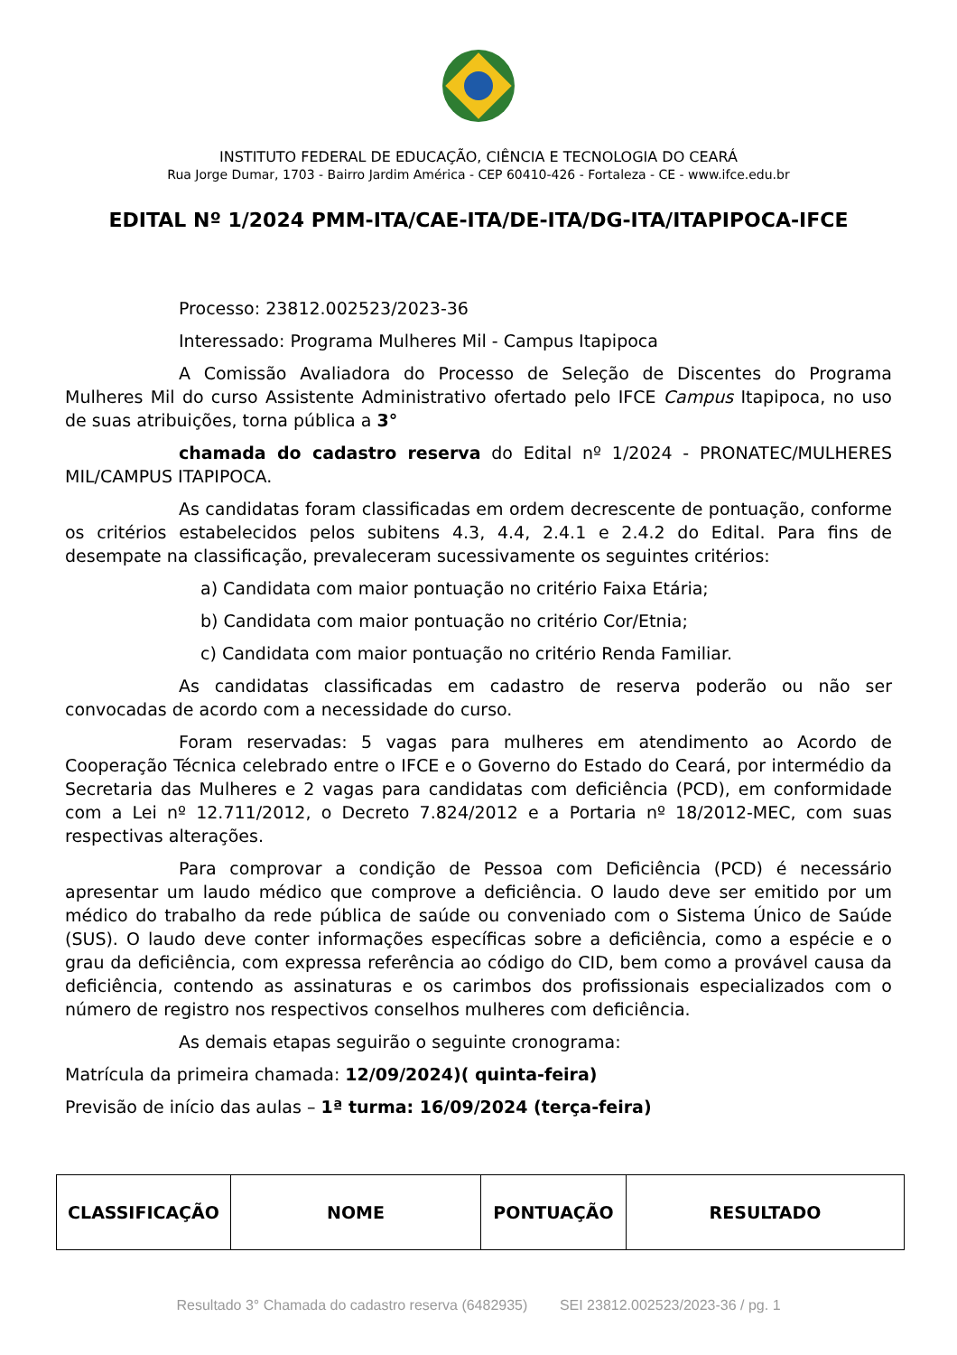INSTITUTO FEDERAL DE EDUCAÇÃO, CIÊNCIA E TECNOLOGIA DO CEARÁ
Rua Jorge Dumar, 1703 - Bairro Jardim América - CEP 60410-426 - Fortaleza - CE - www.ifce.edu.br
EDITAL Nº 1/2024 PMM-ITA/CAE-ITA/DE-ITA/DG-ITA/ITAPIPOCA-IFCE
Processo: 23812.002523/2023-36
Interessado: Programa Mulheres Mil - Campus Itapipoca
A Comissão Avaliadora do Processo de Seleção de Discentes do Programa Mulheres Mil do curso Assistente Administrativo ofertado pelo IFCE Campus Itapipoca, no uso de suas atribuições, torna pública a 3°
chamada do cadastro reserva do Edital nº 1/2024 - PRONATEC/MULHERES MIL/CAMPUS ITAPIPOCA.
As candidatas foram classificadas em ordem decrescente de pontuação, conforme os critérios estabelecidos pelos subitens 4.3, 4.4, 2.4.1 e 2.4.2 do Edital. Para fins de desempate na classificação, prevaleceram sucessivamente os seguintes critérios:
a) Candidata com maior pontuação no critério Faixa Etária;
b) Candidata com maior pontuação no critério Cor/Etnia;
c) Candidata com maior pontuação no critério Renda Familiar.
As candidatas classificadas em cadastro de reserva poderão ou não ser convocadas de acordo com a necessidade do curso.
Foram reservadas: 5 vagas para mulheres em atendimento ao Acordo de Cooperação Técnica celebrado entre o IFCE e o Governo do Estado do Ceará, por intermédio da Secretaria das Mulheres e 2 vagas para candidatas com deficiência (PCD), em conformidade com a Lei nº 12.711/2012, o Decreto 7.824/2012 e a Portaria nº 18/2012-MEC, com suas respectivas alterações.
Para comprovar a condição de Pessoa com Deficiência (PCD) é necessário apresentar um laudo médico que comprove a deficiência. O laudo deve ser emitido por um médico do trabalho da rede pública de saúde ou conveniado com o Sistema Único de Saúde (SUS). O laudo deve conter informações específicas sobre a deficiência, como a espécie e o grau da deficiência, com expressa referência ao código do CID, bem como a provável causa da deficiência, contendo as assinaturas e os carimbos dos profissionais especializados com o número de registro nos respectivos conselhos mulheres com deficiência.
As demais etapas seguirão o seguinte cronograma:
Matrícula da primeira chamada: 12/09/2024)( quinta-feira)
Previsão de início das aulas – 1ª turma: 16/09/2024 (terça-feira)
| CLASSIFICAÇÃO | NOME | PONTUAÇÃO | RESULTADO |
| --- | --- | --- | --- |
Resultado 3° Chamada do cadastro reserva (6482935) SEI 23812.002523/2023-36 / pg. 1